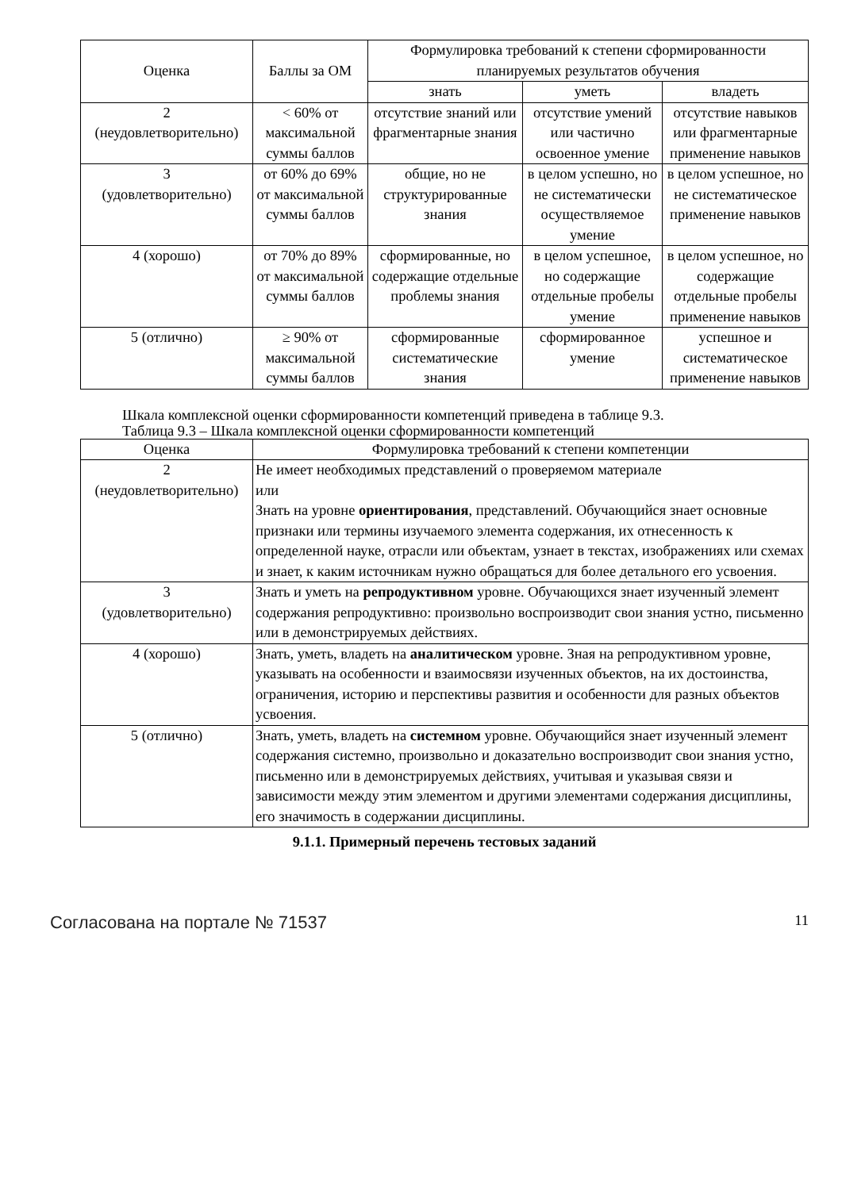| Оценка | Баллы за ОМ | Формулировка требований к степени сформированности планируемых результатов обучения | | |
| --- | --- | --- | --- | --- |
| | | знать | уметь | владеть |
| 2 (неудовлетворительно) | < 60% от максимальной суммы баллов | отсутствие знаний или фрагментарные знания | отсутствие умений или частично освоенное умение | отсутствие навыков или фрагментарные применение навыков |
| 3 (удовлетворительно) | от 60% до 69% от максимальной суммы баллов | общие, но не структурированные знания | в целом успешно, но не систематически осуществляемое умение | в целом успешное, но не систематическое применение навыков |
| 4 (хорошо) | от 70% до 89% от максимальной суммы баллов | сформированные, но содержащие отдельные проблемы знания | в целом успешное, но содержащие отдельные пробелы умение | в целом успешное, но содержащие отдельные пробелы применение навыков |
| 5 (отлично) | ≥ 90% от максимальной суммы баллов | сформированные систематические знания | сформированное умение | успешное и систематическое применение навыков |
Шкала комплексной оценки сформированности компетенций приведена в таблице 9.3.
Таблица 9.3 – Шкала комплексной оценки сформированности компетенций
| Оценка | Формулировка требований к степени компетенции |
| --- | --- |
| 2 (неудовлетворительно) | Не имеет необходимых представлений о проверяемом материале или Знать на уровне ориентирования , представлений. Обучающийся знает основные признаки или термины изучаемого элемента содержания, их отнесенность к определенной науке, отрасли или объектам, узнает в текстах, изображениях или схемах и знает, к каким источникам нужно обращаться для более детального его усвоения. |
| 3 (удовлетворительно) | Знать и уметь на репродуктивном уровне. Обучающихся знает изученный элемент содержания репродуктивно: произвольно воспроизводит свои знания устно, письменно или в демонстрируемых действиях. |
| 4 (хорошо) | Знать, уметь, владеть на аналитическом уровне. Зная на репродуктивном уровне, указывать на особенности и взаимосвязи изученных объектов, на их достоинства, ограничения, историю и перспективы развития и особенности для разных объектов усвоения. |
| 5 (отлично) | Знать, уметь, владеть на системном уровне. Обучающийся знает изученный элемент содержания системно, произвольно и доказательно воспроизводит свои знания устно, письменно или в демонстрируемых действиях, учитывая и указывая связи и зависимости между этим элементом и другими элементами содержания дисциплины, его значимость в содержании дисциплины. |
9.1.1. Примерный перечень тестовых заданий
Согласована на портале № 71537 11